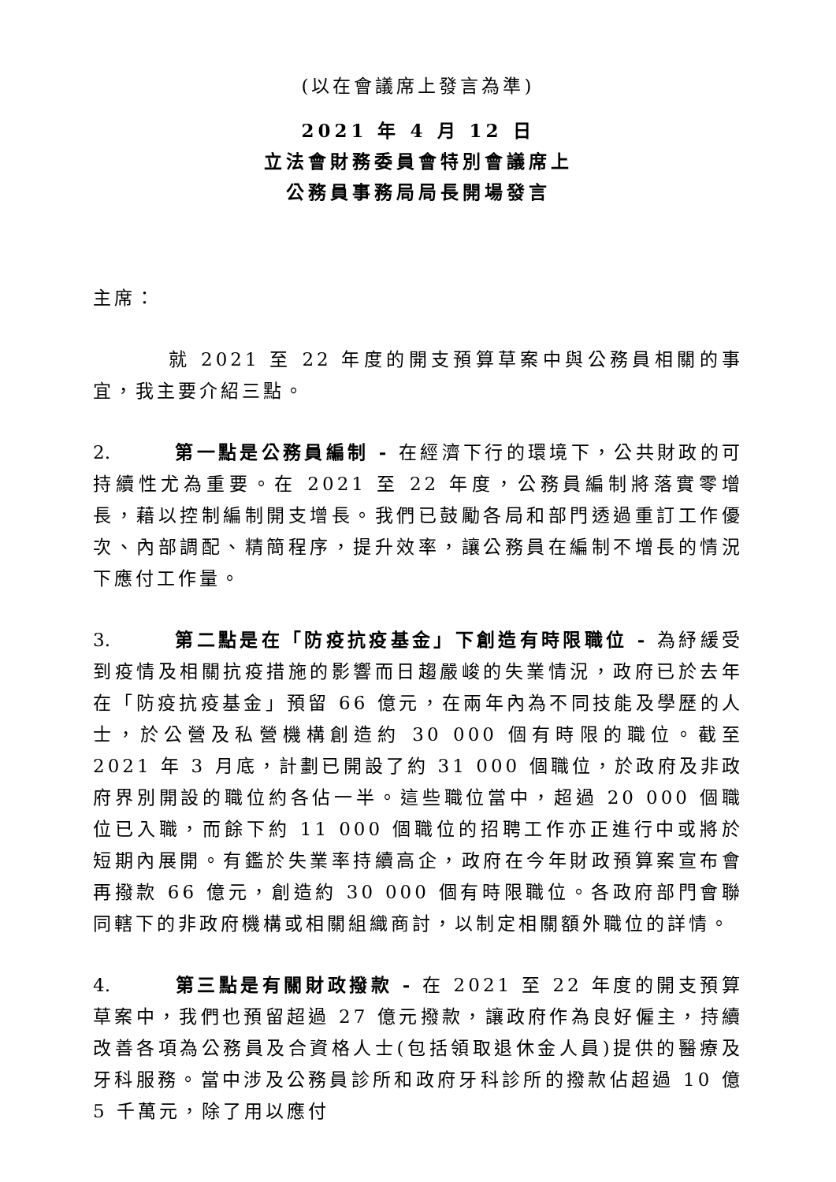(以在會議席上發言為準)
2021 年 4 月 12 日
立法會財務委員會特別會議席上
公務員事務局局長開場發言
主席：
就 2021 至 22 年度的開支預算草案中與公務員相關的事宜，我主要介紹三點。
2. 第一點是公務員編制 - 在經濟下行的環境下，公共財政的可持續性尤為重要。在 2021 至 22 年度，公務員編制將落實零增長，藉以控制編制開支增長。我們已鼓勵各局和部門透過重訂工作優次、內部調配、精簡程序，提升效率，讓公務員在編制不增長的情況下應付工作量。
3. 第二點是在「防疫抗疫基金」下創造有時限職位 - 為紓緩受到疫情及相關抗疫措施的影響而日趨嚴峻的失業情況，政府已於去年在「防疫抗疫基金」預留 66 億元，在兩年內為不同技能及學歷的人士，於公營及私營機構創造約 30 000 個有時限的職位。截至 2021 年 3 月底，計劃已開設了約 31 000 個職位，於政府及非政府界別開設的職位約各佔一半。這些職位當中，超過 20 000 個職位已入職，而餘下約 11 000 個職位的招聘工作亦正進行中或將於短期內展開。有鑑於失業率持續高企，政府在今年財政預算案宣布會再撥款 66 億元，創造約 30 000 個有時限職位。各政府部門會聯同轄下的非政府機構或相關組織商討，以制定相關額外職位的詳情。
4. 第三點是有關財政撥款 - 在 2021 至 22 年度的開支預算草案中，我們也預留超過 27 億元撥款，讓政府作為良好僱主，持續改善各項為公務員及合資格人士(包括領取退休金人員)提供的醫療及牙科服務。當中涉及公務員診所和政府牙科診所的撥款佔超過 10 億 5 千萬元，除了用以應付